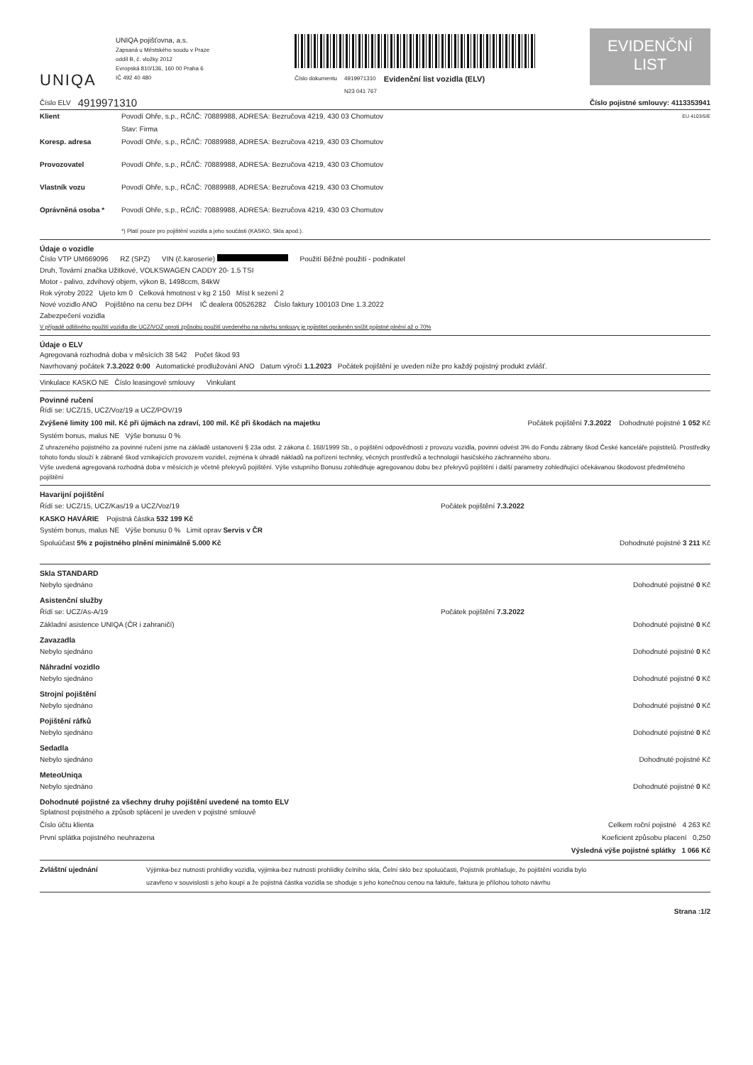UNIQA
UNIQA pojišťovna, a.s.
Zapsaná u Městského soudu v Praze
oddíl B, č. vložky 2012
Evropská 810/136, 160 00 Praha 6
IČ 492 40 480
Číslo dokumentu 4919971310
N23 041 767 Evidenční list vozidla (ELV)
EVIDENČNÍ
LIST
Číslo ELV 4919971310 Číslo pojistné smlouvy: 4113353941
Klient Povodí Ohře, s.p., RČ/IČ: 70889988, ADRESA: Bezručova 4219, 430 03 Chomutov
Stav: Firma EU 4103/5/E
Koresp. adresa Povodí Ohře, s.p., RČ/IČ: 70889988, ADRESA: Bezručova 4219, 430 03 Chomutov
Provozovatel Povodí Ohře, s.p., RČ/IČ: 70889988, ADRESA: Bezručova 4219, 430 03 Chomutov
Vlastník vozu Povodí Ohře, s.p., RČ/IČ: 70889988, ADRESA: Bezručova 4219, 430 03 Chomutov
Oprávněná osoba * Povodí Ohře, s.p., RČ/IČ: 70889988, ADRESA: Bezručova 4219, 430 03 Chomutov
*) Platí pouze pro pojištění vozidla a jeho součásti (KASKO, Skla apod.).
Údaje o vozidle
Číslo VTP UM669096 RZ (SPZ) VIN (č.karoserie) Použití Běžné použití - podnikatel
Druh, Tovární značka Užitkové, VOLKSWAGEN CADDY 20- 1.5 TSI
Motor - palivo, zdvihový objem, výkon B, 1498ccm, 84kW
Rok výroby 2022 Ujeto km 0 Celková hmotnost v kg 2 150 Míst k sezení 2
Nové vozidlo ANO Pojištěno na cenu bez DPH IČ dealera 00526282 Číslo faktury 100103 Dne 1.3.2022
Zabezpečení vozidla
V případě odlišného použití vozidla dle UCZ/VOZ oproti způsobu použití uvedeného na návrhu smlouvy je pojistitel oprávněn snížit pojistné plnění až o 70%
Údaje o ELV
Agregovaná rozhodná doba v měsících 38 542 Počet škod 93
Navrhovaný počátek 7.3.2022 0:00 Automatické prodlužování ANO Datum výročí 1.1.2023 Počátek pojištění je uveden níže pro každý pojistný produkt zvlášť.
Vinkulace KASKO NE Číslo leasingové smlouvy Vinkulant
Povinné ručení
Řídí se: UCZ/15, UCZ/Voz/19 a UCZ/POV/19
Zvýšené limity 100 mil. Kč při újmách na zdraví, 100 mil. Kč při škodách na majetku Počátek pojištění 7.3.2022 Dohodnuté pojistné 1 052 Kč
Systém bonus, malus NE Výše bonusu 0 %
Z uhrazeného pojistného za povinné ručení jsme na základě ustanovení § 23a odst. 2 zákona č. 168/1999 Sb., o pojištění odpovědnosti z provozu vozidla, povinni odvést 3% do Fondu zábrany škod České kanceláře pojistitelů. Prostředky tohoto fondu slouží k zábraně škod vznikajících provozem vozidel, zejména k úhradě nákladů na pořízení techniky, věcných prostředků a technologií hasičského záchranného sboru.
Výše uvedená agregovaná rozhodná doba v měsících je včetně překryvů pojištění. Výše vstupního Bonusu zohledňuje agregovanou dobu bez překryvů pojištění i další parametry zohledňující očekávanou škodovost předmětného pojištění
Havarijní pojištění
Řídí se: UCZ/15, UCZ/Kas/19 a UCZ/Voz/19 Počátek pojištění 7.3.2022
KASKO HAVÁRIE Pojistná částka 532 199 Kč
Systém bonus, malus NE Výše bonusu 0 % Limit oprav Servis v ČR
Spoluúčast 5% z pojistného plnění minimálně 5.000 Kč Dohodnuté pojistné 3 211 Kč
Skla STANDARD
Nebylo sjednáno Dohodnuté pojistné 0 Kč
Asistenční služby
Řídí se: UCZ/As-A/19 Počátek pojištění 7.3.2022
Základní asistence UNIQA (ČR i zahraničí) Dohodnuté pojistné 0 Kč
Zavazadla
Nebylo sjednáno Dohodnuté pojistné 0 Kč
Náhradní vozidlo
Nebylo sjednáno Dohodnuté pojistné 0 Kč
Strojní pojištění
Nebylo sjednáno Dohodnuté pojistné 0 Kč
Pojištění ráfků
Nebylo sjednáno Dohodnuté pojistné 0 Kč
Sedadla
Nebylo sjednáno Dohodnuté pojistné Kč
MeteoUniqa
Nebylo sjednáno Dohodnuté pojistné 0 Kč
Dohodnuté pojistné za všechny druhy pojištění uvedené na tomto ELV
Splatnost pojistného a způsob splácení je uveden v pojistné smlouvě
Číslo účtu klienta Celkem roční pojistné 4 263 Kč
První splátka pojistného neuhrazena Koeficient způsobu placení 0,250
Výsledná výše pojistné splátky 1 066 Kč
Zvláštní ujednání Výjimka-bez nutnosti prohlídky vozidla, výjimka-bez nutnosti prohlídky čelního skla, Čelní sklo bez spoluúčasti, Pojistník prohlašuje, že pojištění vozidla bylo uzavřeno v souvislosti s jeho koupí a že pojistná částka vozidla se shoduje s jeho konečnou cenou na faktuře, faktura je přílohou tohoto návrhu
Strana :1/2